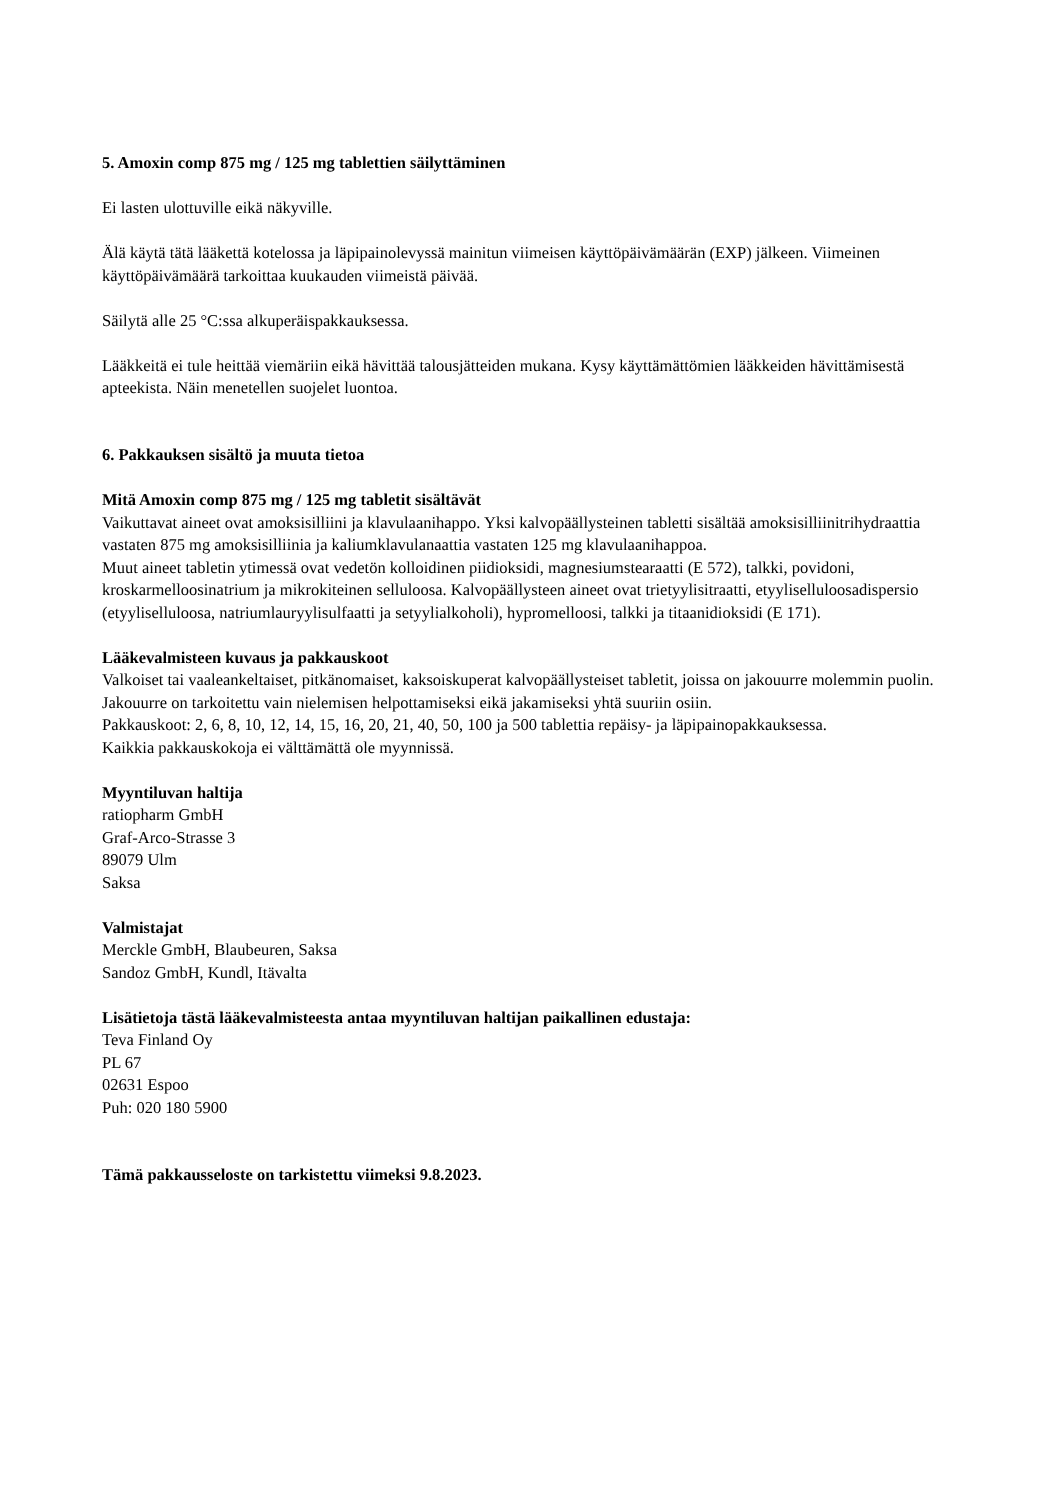5. Amoxin comp 875 mg / 125 mg tablettien säilyttäminen
Ei lasten ulottuville eikä näkyville.
Älä käytä tätä lääkettä kotelossa ja läpipainolevyssä mainitun viimeisen käyttöpäivämäärän (EXP) jälkeen. Viimeinen käyttöpäivämäärä tarkoittaa kuukauden viimeistä päivää.
Säilytä alle 25 °C:ssa alkuperäispakkauksessa.
Lääkkeitä ei tule heittää viemäriin eikä hävittää talousjätteiden mukana. Kysy käyttämättömien lääkkeiden hävittämisestä apteekista. Näin menetellen suojelet luontoa.
6. Pakkauksen sisältö ja muuta tietoa
Mitä Amoxin comp 875 mg / 125 mg tabletit sisältävät
Vaikuttavat aineet ovat amoksisilliini ja klavulaanihappo. Yksi kalvopäällysteinen tabletti sisältää amoksisilliinitrihydraattia vastaten 875 mg amoksisilliinia ja kaliumklavulanaattia vastaten 125 mg klavulaanihappoa.
Muut aineet tabletin ytimessä ovat vedetön kolloidinen piidioksidi, magnesiumstearaatti (E 572), talkki, povidoni, kroskarmelloosinatrium ja mikrokiteinen selluloosa. Kalvopäällysteen aineet ovat trietyylisitraatti, etyyliselluloosadispersio (etyyliselluloosa, natriumlauryylisulfaatti ja setyylialkoholi), hypromelloosi, talkki ja titaanidioksidi (E 171).
Lääkevalmisteen kuvaus ja pakkauskoot
Valkoiset tai vaaleankeltaiset, pitkänomaiset, kaksoiskuperat kalvopäällysteiset tabletit, joissa on jakouurre molemmin puolin.
Jakouurre on tarkoitettu vain nielemisen helpottamiseksi eikä jakamiseksi yhtä suuriin osiin.
Pakkauskoot: 2, 6, 8, 10, 12, 14, 15, 16, 20, 21, 40, 50, 100 ja 500 tablettia repäisy- ja läpipainopakkauksessa.
Kaikkia pakkauskokoja ei välttämättä ole myynnissä.
Myyntiluvan haltija
ratiopharm GmbH
Graf-Arco-Strasse 3
89079 Ulm
Saksa
Valmistajat
Merckle GmbH, Blaubeuren, Saksa
Sandoz GmbH, Kundl, Itävalta
Lisätietoja tästä lääkevalmisteesta antaa myyntiluvan haltijan paikallinen edustaja:
Teva Finland Oy
PL 67
02631 Espoo
Puh: 020 180 5900
Tämä pakkausseloste on tarkistettu viimeksi 9.8.2023.